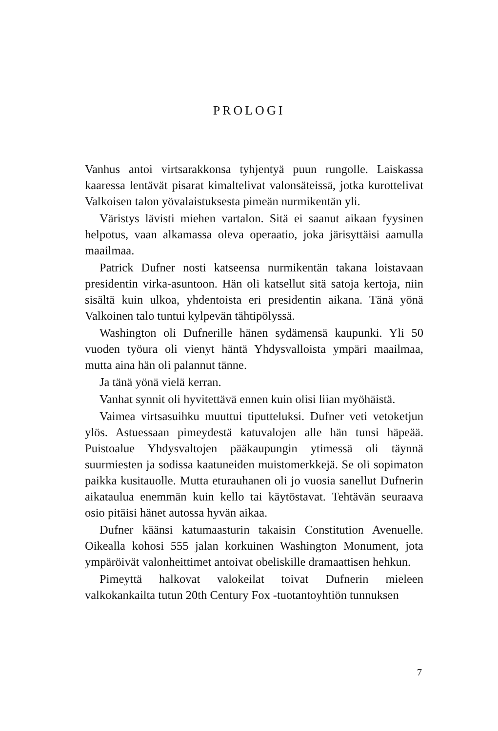PROLOGI
Vanhus antoi virtsarakkonsa tyhjentyä puun rungolle. Laiskassa kaaressa lentävät pisarat kimaltelivat valonsäteissä, jotka kurottelivat Valkoisen talon yövalaistuksesta pimeän nurmikentän yli.
Väristys lävisti miehen vartalon. Sitä ei saanut aikaan fyysinen helpotus, vaan alkamassa oleva operaatio, joka järisyttäisi aamulla maailmaa.
Patrick Dufner nosti katseensa nurmikentän takana loistavaan presidentin virka-asuntoon. Hän oli katsellut sitä satoja kertoja, niin sisältä kuin ulkoa, yhdentoista eri presidentin aikana. Tänä yönä Valkoinen talo tuntui kylpevän tähtipölyssä.
Washington oli Dufnerille hänen sydämensä kaupunki. Yli 50 vuoden työura oli vienyt häntä Yhdysvalloista ympäri maailmaa, mutta aina hän oli palannut tänne.
Ja tänä yönä vielä kerran.
Vanhat synnit oli hyvitettävä ennen kuin olisi liian myöhäistä.
Vaimea virtsasuihku muuttui tiputteluksi. Dufner veti vetoketjun ylös. Astuessaan pimeydestä katuvalojen alle hän tunsi häpeää. Puistoalue Yhdysvaltojen pääkaupungin ytimessä oli täynnä suurmiesten ja sodissa kaatuneiden muistomerkkejä. Se oli sopimaton paikka kusitauolle. Mutta eturauhanen oli jo vuosia sanellut Dufnerin aikataulua enemmän kuin kello tai käytöstavat. Tehtävän seuraava osio pitäisi hänet autossa hyvän aikaa.
Dufner käänsi katumaasturin takaisin Constitution Avenuelle. Oikealla kohosi 555 jalan korkuinen Washington Monument, jota ympäröivät valonheittimet antoivat obeliskille dramaattisen hehkun.
Pimeyttä halkovat valokeilat toivat Dufnerin mieleen valkokankailta tutun 20th Century Fox -tuotantoyhtiön tunnuksen
7